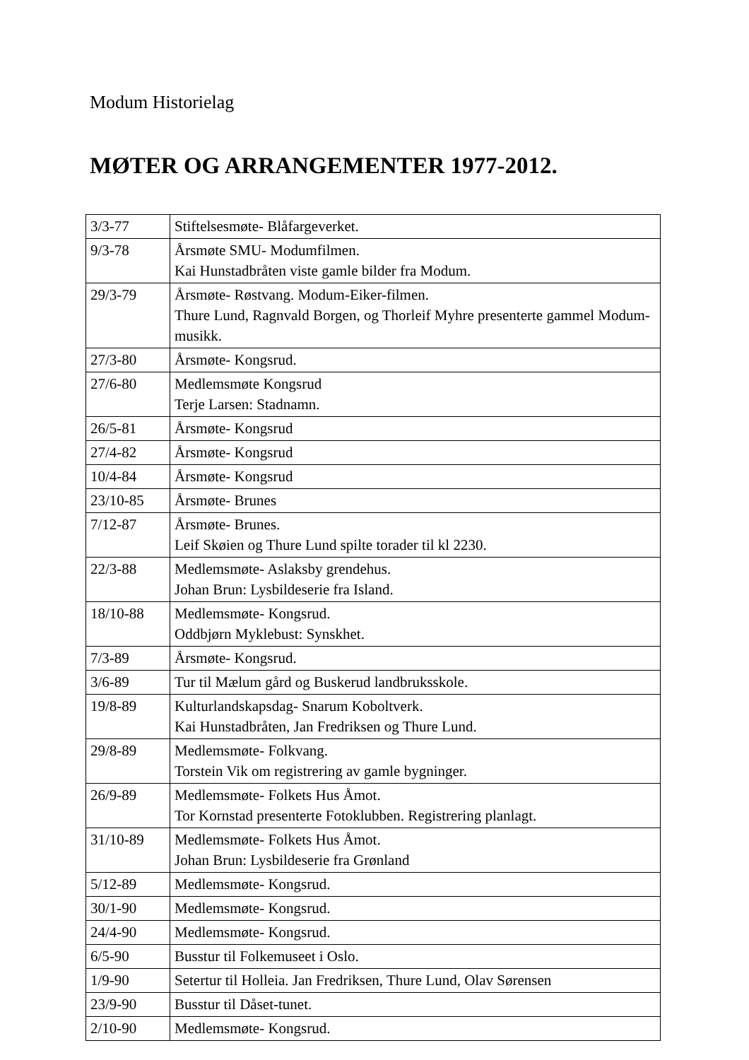Modum Historielag
MØTER OG ARRANGEMENTER 1977-2012.
| 3/3-77 | Stiftelsesmøte- Blåfargeverket. |
| 9/3-78 | Årsmøte SMU- Modumfilmen. Kai Hunstadbråten viste gamle bilder fra Modum. |
| 29/3-79 | Årsmøte- Røstvang. Modum-Eiker-filmen. Thure Lund, Ragnvald Borgen, og Thorleif Myhre presenterte gammel Modum-musikk. |
| 27/3-80 | Årsmøte- Kongsrud. |
| 27/6-80 | Medlemsmøte Kongsrud Terje Larsen: Stadnamn. |
| 26/5-81 | Årsmøte- Kongsrud |
| 27/4-82 | Årsmøte- Kongsrud |
| 10/4-84 | Årsmøte- Kongsrud |
| 23/10-85 | Årsmøte- Brunes |
| 7/12-87 | Årsmøte- Brunes. Leif Skøien og Thure Lund spilte torader til kl 2230. |
| 22/3-88 | Medlemsmøte- Aslaksby grendehus. Johan Brun: Lysbildeserie fra Island. |
| 18/10-88 | Medlemsmøte- Kongsrud. Oddbjørn Myklebust: Synskhet. |
| 7/3-89 | Årsmøte- Kongsrud. |
| 3/6-89 | Tur til Mælum gård og Buskerud landbruksskole. |
| 19/8-89 | Kulturlandskapsdag- Snarum Koboltverk. Kai Hunstadbråten, Jan Fredriksen og Thure Lund. |
| 29/8-89 | Medlemsmøte- Folkvang. Torstein Vik om registrering av gamle bygninger. |
| 26/9-89 | Medlemsmøte- Folkets Hus Åmot. Tor Kornstad presenterte Fotoklubben. Registrering planlagt. |
| 31/10-89 | Medlemsmøte- Folkets Hus Åmot. Johan Brun: Lysbildeserie fra Grønland |
| 5/12-89 | Medlemsmøte- Kongsrud. |
| 30/1-90 | Medlemsmøte- Kongsrud. |
| 24/4-90 | Medlemsmøte- Kongsrud. |
| 6/5-90 | Busstur til Folkemuseet i Oslo. |
| 1/9-90 | Setertur til Holleia. Jan Fredriksen, Thure Lund, Olav Sørensen |
| 23/9-90 | Busstur til Dåset-tunet. |
| 2/10-90 | Medlemsmøte- Kongsrud. |